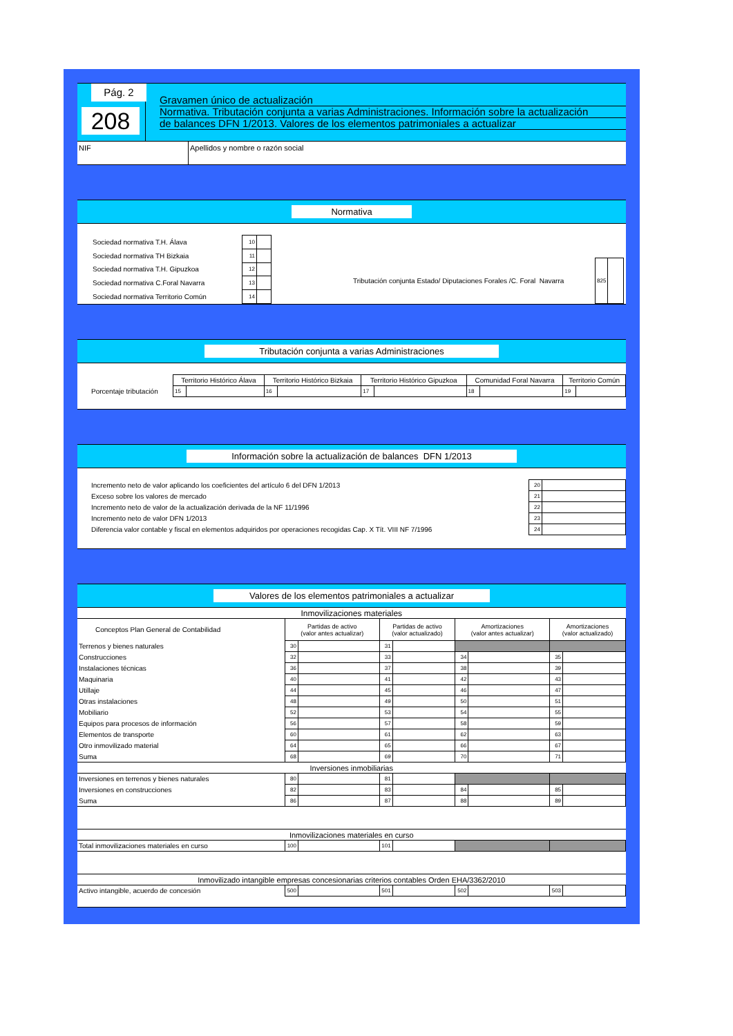Pág. 2
208
Gravamen único de actualización
Normativa. Tributación conjunta a varias Administraciones. Información sobre la actualización
de balances DFN 1/2013. Valores de los elementos patrimoniales a actualizar
NIF Apellidos y nombre o razón social
Normativa
| Sociedad normativa T.H. Álava | 10 | |
| Sociedad normativa TH Bizkaia | 11 | |
| Sociedad normativa T.H. Gipuzkoa | 12 | |
| Sociedad normativa C.Foral Navarra | 13 | |
| Sociedad normativa Territorio Común | 14 | |
| Tributación conjunta Estado/ Diputaciones Forales /C. Foral Navarra | 825 | |
Tributación conjunta a varias Administraciones
| | Territorio Histórico Álava | | Territorio Histórico Bizkaia | | Territorio Histórico Gipuzkoa | | Comunidad Foral Navarra | | Territorio Común | |
| Porcentaje tributación | 15 | | 16 | | 17 | | 18 | | 19 | |
Información sobre la actualización de balances DFN 1/2013
| Incremento neto de valor aplicando los coeficientes del artículo 6 del DFN 1/2013 | 20 | |
| Exceso sobre los valores de mercado | 21 | |
| Incremento neto de valor de la actualización derivada de la NF 11/1996 | 22 | |
| Incremento neto de valor DFN 1/2013 | 23 | |
| Diferencia valor contable y fiscal en elementos adquiridos por operaciones recogidas Cap. X Tít. VIII NF 7/1996 | 24 | |
Valores de los elementos patrimoniales a actualizar
| Inmovilizaciones materiales | | | | | | | | |
| Conceptos Plan General de Contabilidad | Partidas de activo (valor antes actualizar) | | Partidas de activo (valor actualizado) | | Amortizaciones (valor antes actualizar) | | Amortizaciones (valor actualizado) | |
| Terrenos y bienes naturales | 30 | | 31 | | | | | |
| Construcciones | 32 | | 33 | | 34 | | 35 | |
| Instalaciones técnicas | 36 | | 37 | | 38 | | 39 | |
| Maquinaria | 40 | | 41 | | 42 | | 43 | |
| Utillaje | 44 | | 45 | | 46 | | 47 | |
| Otras instalaciones | 48 | | 49 | | 50 | | 51 | |
| Mobiliario | 52 | | 53 | | 54 | | 55 | |
| Equipos para procesos de información | 56 | | 57 | | 58 | | 59 | |
| Elementos de transporte | 60 | | 61 | | 62 | | 63 | |
| Otro inmovilizado material | 64 | | 65 | | 66 | | 67 | |
| Suma | 68 | | 69 | | 70 | | 71 | |
| Inversiones inmobiliarias | | | | | | | | |
| Inversiones en terrenos y bienes naturales | 80 | | 81 | | | | | |
| Inversiones en construcciones | 82 | | 83 | | 84 | | 85 | |
| Suma | 86 | | 87 | | 88 | | 89 | |
| Inmovilizaciones materiales en curso | | | | | | | | |
| Total inmovilizaciones materiales en curso | 100 | | 101 | | | | | |
| Inmovilizado intangible empresas concesionarias criterios contables Orden EHA/3362/2010 | | | | | | | | |
| Activo intangible, acuerdo de concesión | 500 | | 501 | | 502 | | 503 | |